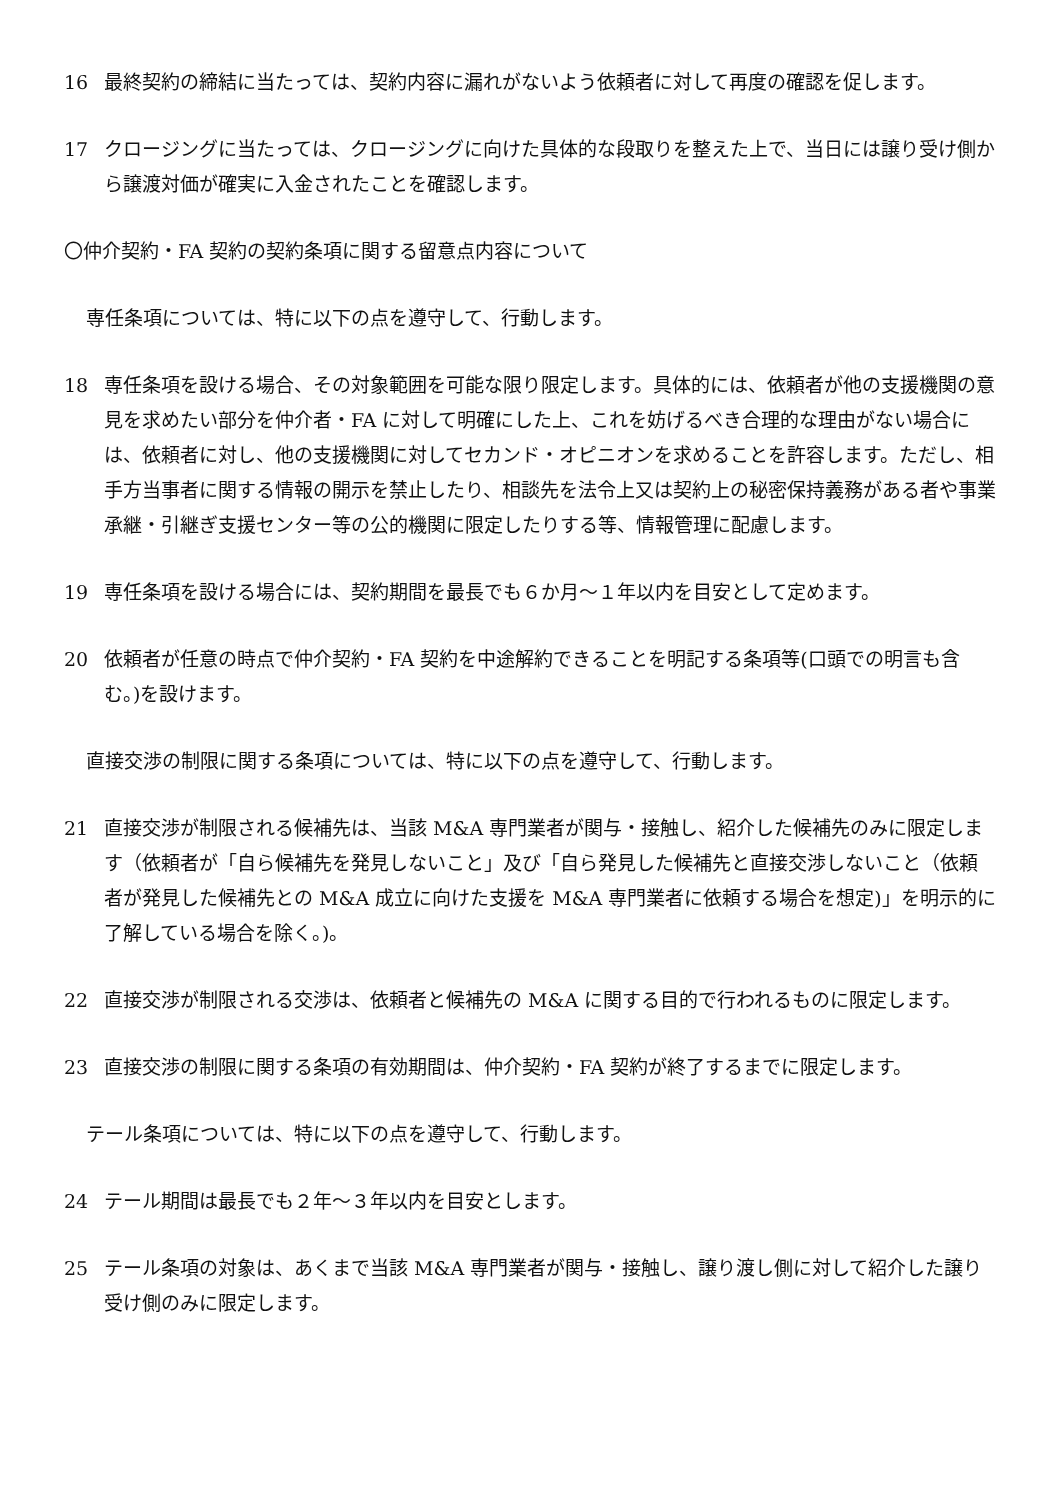16 最終契約の締結に当たっては、契約内容に漏れがないよう依頼者に対して再度の確認を促します。
17 クロージングに当たっては、クロージングに向けた具体的な段取りを整えた上で、当日には譲り受け側から譲渡対価が確実に入金されたことを確認します。
〇仲介契約・FA 契約の契約条項に関する留意点内容について
専任条項については、特に以下の点を遵守して、行動します。
18 専任条項を設ける場合、その対象範囲を可能な限り限定します。具体的には、依頼者が他の支援機関の意見を求めたい部分を仲介者・FA に対して明確にした上、これを妨げるべき合理的な理由がない場合には、依頼者に対し、他の支援機関に対してセカンド・オピニオンを求めることを許容します。ただし、相手方当事者に関する情報の開示を禁止したり、相談先を法令上又は契約上の秘密保持義務がある者や事業承継・引継ぎ支援センター等の公的機関に限定したりする等、情報管理に配慮します。
19 専任条項を設ける場合には、契約期間を最長でも６か月～１年以内を目安として定めます。
20 依頼者が任意の時点で仲介契約・FA 契約を中途解約できることを明記する条項等(口頭での明言も含む。)を設けます。
直接交渉の制限に関する条項については、特に以下の点を遵守して、行動します。
21 直接交渉が制限される候補先は、当該 M&A 専門業者が関与・接触し、紹介した候補先のみに限定します（依頼者が「自ら候補先を発見しないこと」及び「自ら発見した候補先と直接交渉しないこと（依頼者が発見した候補先との M&A 成立に向けた支援を M&A 専門業者に依頼する場合を想定)」を明示的に了解している場合を除く。)。
22 直接交渉が制限される交渉は、依頼者と候補先の M&A に関する目的で行われるものに限定します。
23 直接交渉の制限に関する条項の有効期間は、仲介契約・FA 契約が終了するまでに限定します。
テール条項については、特に以下の点を遵守して、行動します。
24 テール期間は最長でも２年～３年以内を目安とします。
25 テール条項の対象は、あくまで当該 M&A 専門業者が関与・接触し、譲り渡し側に対して紹介した譲り受け側のみに限定します。